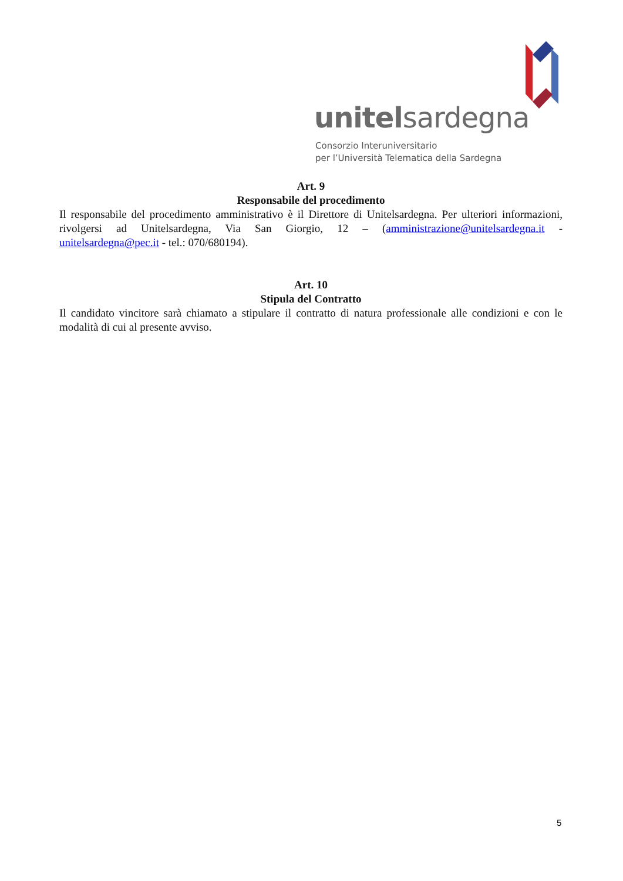unitelsardegna
Consorzio Interuniversitario
per l’Università Telematica della Sardegna
Art. 9
Responsabile del procedimento
Il responsabile del procedimento amministrativo è il Direttore di Unitelsardegna. Per ulteriori informazioni, rivolgersi ad Unitelsardegna, Via San Giorgio, 12 – (amministrazione@unitelsardegna.it - unitelsardegna@pec.it - tel.: 070/680194).
Art. 10
Stipula del Contratto
Il candidato vincitore sarà chiamato a stipulare il contratto di natura professionale alle condizioni e con le modalità di cui al presente avviso.
5